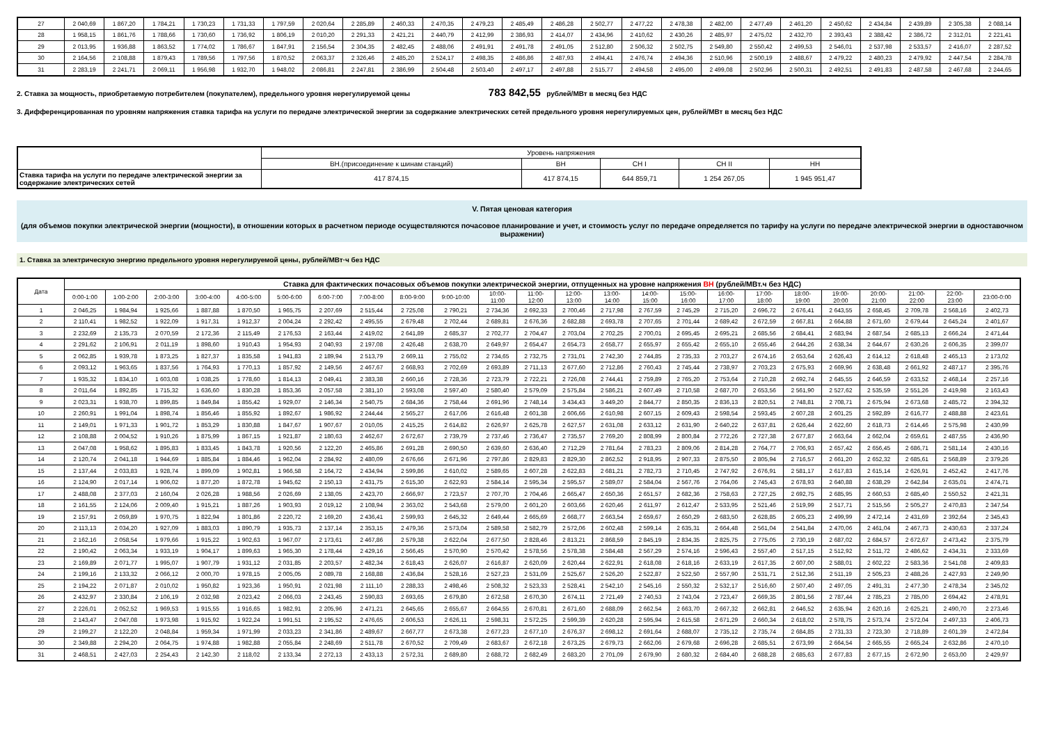| 27 | 2 040,69 | 1 867,20 | 1 784,21 | 1 730,23 | 1 731,33 | 1 797,59 | 2 020,64 | 2 285,89 | 2 460,33 | 2 470,35 | 2 479,23 | 2 485,49 | 2 486,28 | 2 502,77 | 2 477,22 | 2 478,38 | 2 482,00 | 2 477,49 | 2 461,20 | 2 450,62 | 2 434,84 | 2 439,89 | 2 305,38 | 2 088,14 |
| 28 | 1 958,15 | 1 861,76 | 1 788,66 | 1 730,60 | 1 736,92 | 1 806,19 | 2 010,20 | 2 291,33 | 2 421,21 | 2 440,79 | 2 412,99 | 2 386,93 | 2 414,07 | 2 434,96 | 2 410,62 | 2 430,26 | 2 485,97 | 2 475,02 | 2 432,70 | 2 393,43 | 2 388,42 | 2 386,72 | 2 312,01 | 2 221,41 |
| 29 | 2 013,95 | 1 936,88 | 1 863,52 | 1 774,02 | 1 786,67 | 1 847,91 | 2 156,54 | 2 304,35 | 2 482,45 | 2 488,06 | 2 491,91 | 2 491,78 | 2 491,05 | 2 512,80 | 2 506,32 | 2 502,75 | 2 549,80 | 2 550,42 | 2 499,53 | 2 546,01 | 2 537,98 | 2 533,57 | 2 416,07 | 2 287,52 |
| 30 | 2 164,56 | 2 108,88 | 1 879,43 | 1 789,56 | 1 797,56 | 1 870,52 | 2 063,37 | 2 326,46 | 2 485,20 | 2 524,17 | 2 498,35 | 2 486,86 | 2 487,93 | 2 494,41 | 2 476,74 | 2 494,36 | 2 510,96 | 2 500,19 | 2 488,67 | 2 479,22 | 2 480,23 | 2 479,92 | 2 447,54 | 2 284,78 |
| 31 | 2 283,19 | 2 241,71 | 2 069,11 | 1 956,98 | 1 932,70 | 1 948,02 | 2 086,81 | 2 247,81 | 2 386,99 | 2 504,48 | 2 503,40 | 2 497,17 | 2 497,88 | 2 515,77 | 2 494,58 | 2 495,00 | 2 499,08 | 2 502,96 | 2 500,31 | 2 492,51 | 2 491,83 | 2 487,58 | 2 467,68 | 2 244,65 |
2. Ставка за мощность, приобретаемую потребителем (покупателем), предельного уровня нерегулируемой цены 783 842,55 рублей/МВт в месяц без НДС
3. Дифференцированная по уровням напряжения ставка тарифа на услуги по передаче электрической энергии за содержание электрических сетей предельного уровня нерегулируемых цен, рублей/МВт в месяц без НДС
| | Уровень напряжения | | | | |
| | ВН.(присоединение к шинам станций) | ВН | СН I | СН II | НН |
| Ставка тарифа на услуги по передаче электрической энергии за содержание электрических сетей | 417 874,15 | 417 874,15 | 644 859,71 | 1 254 267,05 | 1 945 951,47 |
V. Пятая ценовая категория
(для объемов покупки электрической энергии (мощности), в отношении которых в расчетном периоде осуществляются почасовое планирование и учет, и стоимость услуг по передаче определяется по тарифу на услуги по передаче электрической энергии в одноставочном выражении)
1. Ставка за электрическую энергию предельного уровня нерегулируемой цены, рублей/МВт·ч без НДС
| Дата | Ставка для фактических почасовых объемов покупки электрической энергии, отпущенных на уровне напряжения ВН (рублей/МВт.ч без НДС) | | | | | | | | | | | | | | | | | | | | | | | |
| --- | --- | --- | --- | --- | --- | --- | --- | --- | --- | --- | --- | --- | --- | --- | --- | --- | --- | --- | --- | --- | --- | --- | --- | --- |
| | 0:00-1:00 | 1:00-2:00 | 2:00-3:00 | 3:00-4:00 | 4:00-5:00 | 5:00-6:00 | 6:00-7:00 | 7:00-8:00 | 8:00-9:00 | 9:00-10:00 | 10:00- 11:00 | 11:00- 12:00 | 12:00- 13:00 | 13:00- 14:00 | 14:00- 15:00 | 15:00- 16:00 | 16:00- 17:00 | 17:00- 18:00 | 18:00- 19:00 | 19:00- 20:00 | 20:00- 21:00 | 21:00- 22:00 | 22:00- 23:00 | 23:00-0:00 |
| 1 | 2 046,25 | 1 984,94 | 1 925,66 | 1 887,88 | 1 870,50 | 1 965,75 | 2 207,69 | 2 515,44 | 2 725,08 | 2 790,21 | 2 734,36 | 2 692,33 | 2 700,46 | 2 717,98 | 2 767,59 | 2 745,29 | 2 715,20 | 2 696,72 | 2 676,41 | 2 643,55 | 2 658,45 | 2 709,78 | 2 568,16 | 2 402,73 |
| 2 | 2 110,41 | 1 982,52 | 1 922,09 | 1 917,31 | 1 912,37 | 2 004,24 | 2 292,42 | 2 495,55 | 2 679,48 | 2 702,44 | 2 689,81 | 2 676,36 | 2 682,88 | 2 693,78 | 2 707,65 | 2 701,44 | 2 689,42 | 2 672,59 | 2 667,81 | 2 664,88 | 2 671,60 | 2 679,44 | 2 645,24 | 2 401,67 |
| 3 | 2 232,69 | 2 135,73 | 2 070,59 | 2 172,36 | 2 115,49 | 2 176,53 | 2 163,44 | 2 419,02 | 2 641,89 | 2 685,37 | 2 702,77 | 2 704,47 | 2 703,04 | 2 702,25 | 2 700,01 | 2 695,45 | 2 695,21 | 2 685,56 | 2 684,41 | 2 683,94 | 2 687,54 | 2 685,13 | 2 666,24 | 2 471,44 |
| 4 | 2 291,62 | 2 106,91 | 2 011,19 | 1 898,60 | 1 910,43 | 1 954,93 | 2 040,93 | 2 197,08 | 2 426,48 | 2 638,70 | 2 649,97 | 2 654,47 | 2 654,73 | 2 658,77 | 2 655,97 | 2 655,42 | 2 655,10 | 2 655,46 | 2 644,26 | 2 638,34 | 2 644,67 | 2 630,26 | 2 606,35 | 2 399,07 |
| 5 | 2 062,85 | 1 939,78 | 1 873,25 | 1 827,37 | 1 835,58 | 1 941,83 | 2 189,94 | 2 513,79 | 2 669,11 | 2 755,02 | 2 734,65 | 2 732,75 | 2 731,01 | 2 742,30 | 2 744,85 | 2 735,33 | 2 703,27 | 2 674,16 | 2 653,64 | 2 626,43 | 2 614,12 | 2 618,48 | 2 465,13 | 2 173,02 |
| 6 | 2 093,12 | 1 963,65 | 1 837,56 | 1 764,93 | 1 770,13 | 1 857,92 | 2 149,56 | 2 467,67 | 2 668,93 | 2 702,69 | 2 693,89 | 2 711,13 | 2 677,60 | 2 712,86 | 2 760,43 | 2 745,44 | 2 738,97 | 2 703,23 | 2 675,93 | 2 669,96 | 2 638,48 | 2 661,92 | 2 487,17 | 2 395,76 |
| 7 | 1 935,32 | 1 834,10 | 1 603,08 | 1 038,25 | 1 778,60 | 1 814,13 | 2 049,41 | 2 383,38 | 2 660,16 | 2 728,36 | 2 723,79 | 2 722,21 | 2 726,08 | 2 744,41 | 2 759,89 | 2 765,20 | 2 753,64 | 2 710,28 | 2 692,74 | 2 645,55 | 2 646,59 | 2 633,52 | 2 468,14 | 2 257,16 |
| 8 | 2 011,64 | 1 892,85 | 1 715,32 | 1 636,60 | 1 830,28 | 1 853,36 | 2 057,58 | 2 381,10 | 2 593,08 | 2 597,40 | 2 580,40 | 2 579,09 | 2 575,84 | 2 586,21 | 2 607,49 | 2 710,58 | 2 687,70 | 2 653,56 | 2 561,90 | 2 527,62 | 2 535,59 | 2 551,26 | 2 419,98 | 2 163,43 |
| 9 | 2 023,31 | 1 938,70 | 1 899,85 | 1 849,84 | 1 855,42 | 1 929,07 | 2 146,34 | 2 540,75 | 2 684,36 | 2 758,44 | 2 691,96 | 2 748,14 | 3 434,43 | 3 449,20 | 2 844,77 | 2 850,35 | 2 836,13 | 2 820,51 | 2 748,81 | 2 708,71 | 2 675,94 | 2 673,68 | 2 485,72 | 2 394,32 |
| 10 | 2 260,91 | 1 991,04 | 1 898,74 | 1 856,46 | 1 855,92 | 1 892,67 | 1 986,92 | 2 244,44 | 2 565,27 | 2 617,06 | 2 616,48 | 2 601,38 | 2 606,66 | 2 610,98 | 2 607,15 | 2 609,43 | 2 598,54 | 2 593,45 | 2 607,28 | 2 601,25 | 2 592,89 | 2 616,77 | 2 488,88 | 2 423,61 |
| 11 | 2 149,01 | 1 971,33 | 1 901,72 | 1 853,29 | 1 830,88 | 1 847,67 | 1 907,67 | 2 010,05 | 2 415,25 | 2 614,82 | 2 626,97 | 2 625,78 | 2 627,57 | 2 631,08 | 2 633,12 | 2 631,90 | 2 640,22 | 2 637,81 | 2 626,44 | 2 622,60 | 2 618,73 | 2 614,46 | 2 575,98 | 2 430,99 |
| 12 | 2 108,88 | 2 004,52 | 1 910,26 | 1 875,99 | 1 867,15 | 1 921,87 | 2 180,63 | 2 462,67 | 2 672,67 | 2 739,79 | 2 737,46 | 2 736,47 | 2 735,57 | 2 769,20 | 2 808,99 | 2 800,84 | 2 772,26 | 2 727,38 | 2 677,87 | 2 663,64 | 2 662,04 | 2 659,61 | 2 487,55 | 2 436,90 |
| 13 | 2 047,08 | 1 958,62 | 1 895,83 | 1 833,45 | 1 843,78 | 1 920,56 | 2 122,20 | 2 465,86 | 2 691,28 | 2 690,50 | 2 639,60 | 2 636,40 | 2 712,29 | 2 781,64 | 2 783,23 | 2 809,06 | 2 814,28 | 2 764,77 | 2 706,93 | 2 657,42 | 2 656,45 | 2 686,71 | 2 581,14 | 2 430,16 |
| 14 | 2 120,74 | 2 041,18 | 1 944,69 | 1 885,84 | 1 884,46 | 1 962,04 | 2 284,92 | 2 480,09 | 2 676,66 | 2 671,96 | 2 797,86 | 2 829,83 | 2 829,30 | 2 862,52 | 2 918,95 | 2 907,33 | 2 875,50 | 2 805,94 | 2 716,57 | 2 661,20 | 2 652,32 | 2 685,61 | 2 568,89 | 2 379,26 |
| 15 | 2 137,44 | 2 033,83 | 1 928,74 | 1 899,09 | 1 902,81 | 1 966,58 | 2 164,72 | 2 434,94 | 2 599,86 | 2 610,02 | 2 589,65 | 2 607,28 | 2 622,83 | 2 681,21 | 2 782,73 | 2 710,45 | 2 747,92 | 2 676,91 | 2 581,17 | 2 617,83 | 2 615,14 | 2 626,91 | 2 452,42 | 2 417,76 |
| 16 | 2 124,90 | 2 017,14 | 1 906,02 | 1 877,20 | 1 872,78 | 1 945,62 | 2 150,13 | 2 431,75 | 2 615,30 | 2 622,93 | 2 584,14 | 2 595,34 | 2 595,57 | 2 589,07 | 2 584,04 | 2 567,76 | 2 764,06 | 2 745,43 | 2 678,93 | 2 640,88 | 2 638,29 | 2 642,84 | 2 635,01 | 2 474,71 |
| 17 | 2 488,08 | 2 377,03 | 2 160,04 | 2 026,28 | 1 988,56 | 2 026,69 | 2 138,05 | 2 423,70 | 2 666,97 | 2 723,57 | 2 707,70 | 2 704,46 | 2 665,47 | 2 650,36 | 2 651,57 | 2 682,36 | 2 758,63 | 2 727,25 | 2 692,75 | 2 685,95 | 2 660,53 | 2 685,40 | 2 550,52 | 2 421,31 |
| 18 | 2 161,55 | 2 124,06 | 2 009,40 | 1 915,21 | 1 887,26 | 1 903,93 | 2 019,12 | 2 108,94 | 2 363,02 | 2 543,68 | 2 579,00 | 2 601,20 | 2 603,66 | 2 620,46 | 2 611,97 | 2 612,47 | 2 533,95 | 2 521,46 | 2 519,99 | 2 517,71 | 2 515,56 | 2 505,27 | 2 470,83 | 2 347,54 |
| 19 | 2 157,91 | 2 059,89 | 1 970,75 | 1 822,94 | 1 801,86 | 2 220,72 | 2 169,20 | 2 436,41 | 2 599,93 | 2 645,32 | 2 649,44 | 2 665,69 | 2 668,77 | 2 663,54 | 2 659,67 | 2 650,29 | 2 683,50 | 2 628,85 | 2 605,23 | 2 499,99 | 2 472,14 | 2 431,69 | 2 392,64 | 2 345,43 |
| 20 | 2 113,13 | 2 034,20 | 1 927,09 | 1 883,03 | 1 890,79 | 1 935,73 | 2 137,14 | 2 353,15 | 2 479,36 | 2 573,04 | 2 589,58 | 2 582,79 | 2 572,06 | 2 602,48 | 2 599,14 | 2 635,31 | 2 664,48 | 2 561,04 | 2 541,84 | 2 470,06 | 2 461,04 | 2 467,73 | 2 430,63 | 2 337,24 |
| 21 | 2 162,16 | 2 058,54 | 1 979,66 | 1 915,22 | 1 902,63 | 1 967,07 | 2 173,61 | 2 467,86 | 2 579,38 | 2 622,04 | 2 677,50 | 2 828,46 | 2 813,21 | 2 868,59 | 2 845,19 | 2 834,35 | 2 825,75 | 2 775,05 | 2 730,19 | 2 687,02 | 2 684,57 | 2 672,67 | 2 473,42 | 2 375,79 |
| 22 | 2 190,42 | 2 063,34 | 1 933,19 | 1 904,17 | 1 899,63 | 1 965,30 | 2 178,44 | 2 429,16 | 2 566,45 | 2 570,90 | 2 570,42 | 2 578,56 | 2 578,38 | 2 584,48 | 2 567,29 | 2 574,16 | 2 596,43 | 2 557,40 | 2 517,15 | 2 512,92 | 2 511,72 | 2 486,62 | 2 434,31 | 2 333,69 |
| 23 | 2 169,89 | 2 071,77 | 1 995,07 | 1 907,79 | 1 931,12 | 2 031,85 | 2 203,57 | 2 482,34 | 2 618,43 | 2 626,07 | 2 616,87 | 2 620,09 | 2 620,44 | 2 622,91 | 2 618,08 | 2 618,16 | 2 633,19 | 2 617,35 | 2 607,00 | 2 588,01 | 2 602,22 | 2 583,36 | 2 541,08 | 2 409,83 |
| 24 | 2 199,16 | 2 133,32 | 2 066,12 | 2 000,70 | 1 978,15 | 2 005,05 | 2 089,78 | 2 168,88 | 2 436,84 | 2 528,16 | 2 527,23 | 2 531,09 | 2 525,67 | 2 526,20 | 2 522,87 | 2 522,50 | 2 557,90 | 2 531,71 | 2 512,36 | 2 511,19 | 2 505,23 | 2 488,26 | 2 427,93 | 2 249,90 |
| 25 | 2 194,22 | 2 071,87 | 2 010,02 | 1 950,82 | 1 923,36 | 1 950,91 | 2 021,98 | 2 111,10 | 2 288,33 | 2 498,46 | 2 508,32 | 2 523,33 | 2 528,41 | 2 542,10 | 2 545,16 | 2 550,32 | 2 532,17 | 2 516,60 | 2 507,40 | 2 497,05 | 2 491,31 | 2 477,30 | 2 478,34 | 2 345,02 |
| 26 | 2 432,97 | 2 330,84 | 2 106,19 | 2 032,98 | 2 023,42 | 2 066,03 | 2 243,45 | 2 590,83 | 2 693,65 | 2 679,80 | 2 672,58 | 2 670,30 | 2 674,11 | 2 721,49 | 2 740,53 | 2 743,04 | 2 723,47 | 2 669,35 | 2 801,56 | 2 787,44 | 2 785,23 | 2 785,00 | 2 694,42 | 2 478,91 |
| 27 | 2 226,01 | 2 052,52 | 1 969,53 | 1 915,55 | 1 916,65 | 1 982,91 | 2 205,96 | 2 471,21 | 2 645,65 | 2 655,67 | 2 664,55 | 2 670,81 | 2 671,60 | 2 688,09 | 2 662,54 | 2 663,70 | 2 667,32 | 2 662,81 | 2 646,52 | 2 635,94 | 2 620,16 | 2 625,21 | 2 490,70 | 2 273,46 |
| 28 | 2 143,47 | 2 047,08 | 1 973,98 | 1 915,92 | 1 922,24 | 1 991,51 | 2 195,52 | 2 476,65 | 2 606,53 | 2 626,11 | 2 598,31 | 2 572,25 | 2 599,39 | 2 620,28 | 2 595,94 | 2 615,58 | 2 671,29 | 2 660,34 | 2 618,02 | 2 578,75 | 2 573,74 | 2 572,04 | 2 497,33 | 2 406,73 |
| 29 | 2 199,27 | 2 122,20 | 2 048,84 | 1 959,34 | 1 971,99 | 2 033,23 | 2 341,86 | 2 489,67 | 2 667,77 | 2 673,38 | 2 677,23 | 2 677,10 | 2 676,37 | 2 698,12 | 2 691,64 | 2 688,07 | 2 735,12 | 2 735,74 | 2 684,85 | 2 731,33 | 2 723,30 | 2 718,89 | 2 601,39 | 2 472,84 |
| 30 | 2 349,88 | 2 294,20 | 2 064,75 | 1 974,88 | 1 982,88 | 2 055,84 | 2 248,69 | 2 511,78 | 2 670,52 | 2 709,49 | 2 683,67 | 2 672,18 | 2 673,25 | 2 679,73 | 2 662,06 | 2 679,68 | 2 696,28 | 2 685,51 | 2 673,99 | 2 664,54 | 2 665,55 | 2 665,24 | 2 632,86 | 2 470,10 |
| 31 | 2 468,51 | 2 427,03 | 2 254,43 | 2 142,30 | 2 118,02 | 2 133,34 | 2 272,13 | 2 433,13 | 2 572,31 | 2 689,80 | 2 688,72 | 2 682,49 | 2 683,20 | 2 701,09 | 2 679,90 | 2 680,32 | 2 684,40 | 2 688,28 | 2 685,63 | 2 677,83 | 2 677,15 | 2 672,90 | 2 653,00 | 2 429,97 |